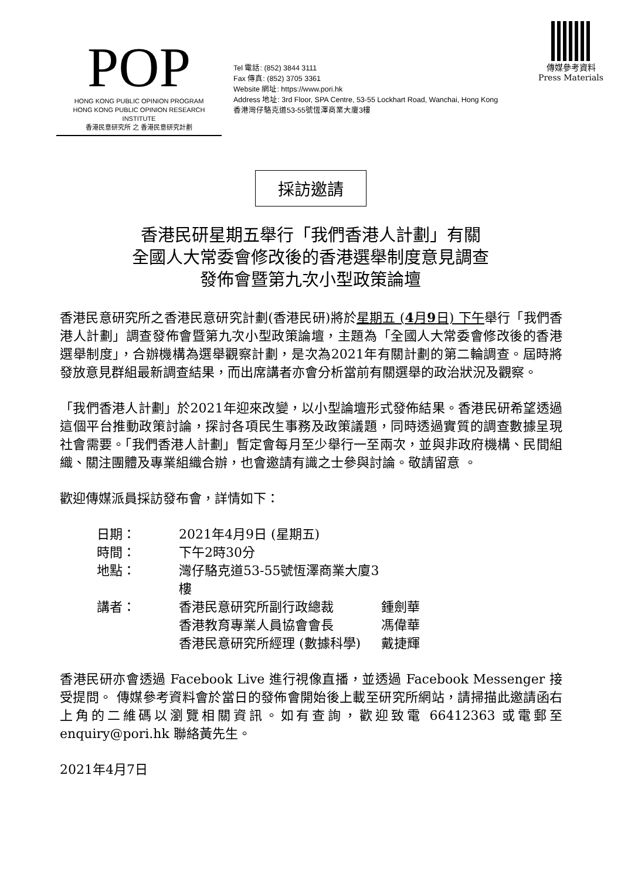POP
HONG KONG PUBLIC OPINION PROGRAM
HONG KONG PUBLIC OPINION RESEARCH INSTITUTE
香港民意研究所 之 香港民意研究計劃
Tel 電話: (852) 3844 3111
Fax 傳真: (852) 3705 3361
Website 網址: https://www.pori.hk
Address 地址: 3rd Floor, SPA Centre, 53-55 Lockhart Road, Wanchai, Hong Kong
香港灣仔駱克道53-55號恆澤商業大廈3樓
傳媒參考資料
Press Materials
採訪邀請
香港民研星期五舉行「我們香港人計劃」有關
全國人大常委會修改後的香港選舉制度意見調查
發佈會暨第九次小型政策論壇
香港民意研究所之香港民意研究計劃(香港民研)將於星期五 (4月9日) 下午舉行「我們香港人計劃」調查發佈會暨第九次小型政策論壇，主題為「全國人大常委會修改後的香港選舉制度」，合辦機構為選舉觀察計劃，是次為2021年有關計劃的第二輪調查。屆時將發放意見群組最新調查結果，而出席講者亦會分析當前有關選舉的政治狀況及觀察。
「我們香港人計劃」於2021年迎來改變，以小型論壇形式發佈結果。香港民研希望透過這個平台推動政策討論，探討各項民生事務及政策議題，同時透過實質的調查數據呈現社會需要。「我們香港人計劃」暫定會每月至少舉行一至兩次，並與非政府機構、民間組織、關注團體及專業組織合辦，也會邀請有識之士參與討論。敬請留意 。
歡迎傳媒派員採訪發布會，詳情如下：
| 日期： | 2021年4月9日 (星期五) | |
| 時間： | 下午2時30分 | |
| 地點： | 灣仔駱克道53-55號恆澤商業大廈3樓 | |
| 講者： | 香港民意研究所副行政總裁 | 鍾劍華 |
| | 香港教育專業人員協會會長 | 馮偉華 |
| | 香港民意研究所經理 (數據科學) | 戴捷輝 |
香港民研亦會透過 Facebook Live 進行視像直播，並透過 Facebook Messenger 接受提問。 傳媒參考資料會於當日的發佈會開始後上載至研究所網站，請掃描此邀請函右上角的二維碼以瀏覽相關資訊。如有查詢，歡迎致電 66412363 或電郵至 enquiry@pori.hk 聯絡黃先生。
2021年4月7日